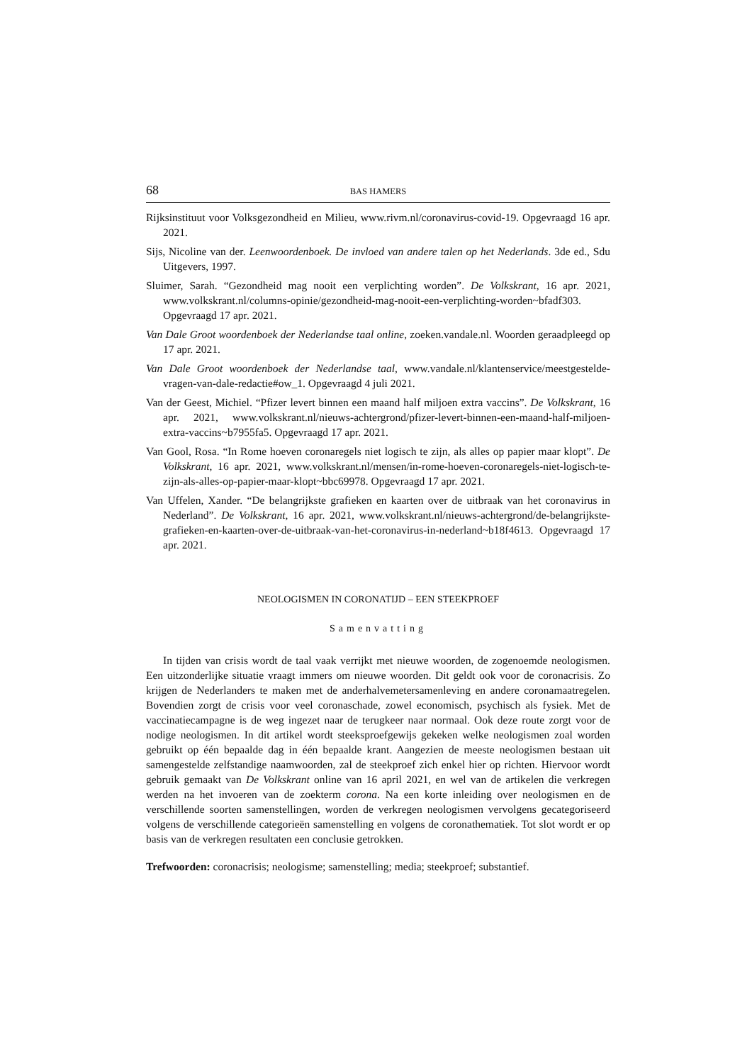68 BAS HAMERS
Rijksinstituut voor Volksgezondheid en Milieu, www.rivm.nl/coronavirus-covid-19. Opgevraagd 16 apr. 2021.
Sijs, Nicoline van der. Leenwoordenboek. De invloed van andere talen op het Nederlands. 3de ed., Sdu Uitgevers, 1997.
Sluimer, Sarah. “Gezondheid mag nooit een verplichting worden”. De Volkskrant, 16 apr. 2021, www.volkskrant.nl/columns-opinie/gezondheid-mag-nooit-een-verplichting-worden~bfadf303. Opgevraagd 17 apr. 2021.
Van Dale Groot woordenboek der Nederlandse taal online, zoeken.vandale.nl. Woorden geraadpleegd op 17 apr. 2021.
Van Dale Groot woordenboek der Nederlandse taal, www.vandale.nl/klantenservice/meestgestelde-vragen-van-dale-redactie#ow_1. Opgevraagd 4 juli 2021.
Van der Geest, Michiel. “Pfizer levert binnen een maand half miljoen extra vaccins”. De Volkskrant, 16 apr. 2021, www.volkskrant.nl/nieuws-achtergrond/pfizer-levert-binnen-een-maand-half-miljoen-extra-vaccins~b7955fa5. Opgevraagd 17 apr. 2021.
Van Gool, Rosa. “In Rome hoeven coronaregels niet logisch te zijn, als alles op papier maar klopt”. De Volkskrant, 16 apr. 2021, www.volkskrant.nl/mensen/in-rome-hoeven-coronaregels-niet-logisch-te-zijn-als-alles-op-papier-maar-klopt~bbc69978. Opgevraagd 17 apr. 2021.
Van Uffelen, Xander. “De belangrijkste grafieken en kaarten over de uitbraak van het coronavirus in Nederland”. De Volkskrant, 16 apr. 2021, www.volkskrant.nl/nieuws-achtergrond/de-belangrijkste-grafieken-en-kaarten-over-de-uitbraak-van-het-coronavirus-in-nederland~b18f4613. Opgevraagd 17 apr. 2021.
NEOLOGISMEN IN CORONATIJD – EEN STEEKPROEF
Samenvatting
In tijden van crisis wordt de taal vaak verrijkt met nieuwe woorden, de zogenoemde neologismen. Een uitzonderlijke situatie vraagt immers om nieuwe woorden. Dit geldt ook voor de coronacrisis. Zo krijgen de Nederlanders te maken met de anderhalvemetersamenleving en andere coronamaatregelen. Bovendien zorgt de crisis voor veel coronaschade, zowel economisch, psychisch als fysiek. Met de vaccinatiecampagne is de weg ingezet naar de terugkeer naar normaal. Ook deze route zorgt voor de nodige neologismen. In dit artikel wordt steeksproefgewijs gekeken welke neologismen zoal worden gebruikt op één bepaalde dag in één bepaalde krant. Aangezien de meeste neologismen bestaan uit samengestelde zelfstandige naamwoorden, zal de steekproef zich enkel hier op richten. Hiervoor wordt gebruik gemaakt van De Volkskrant online van 16 april 2021, en wel van de artikelen die verkregen werden na het invoeren van de zoekterm corona. Na een korte inleiding over neologismen en de verschillende soorten samenstellingen, worden de verkregen neologismen vervolgens gecategoriseerd volgens de verschillende categorieën samenstelling en volgens de coronathematiek. Tot slot wordt er op basis van de verkregen resultaten een conclusie getrokken.
Trefwoorden: coronacrisis; neologisme; samenstelling; media; steekproef; substantief.